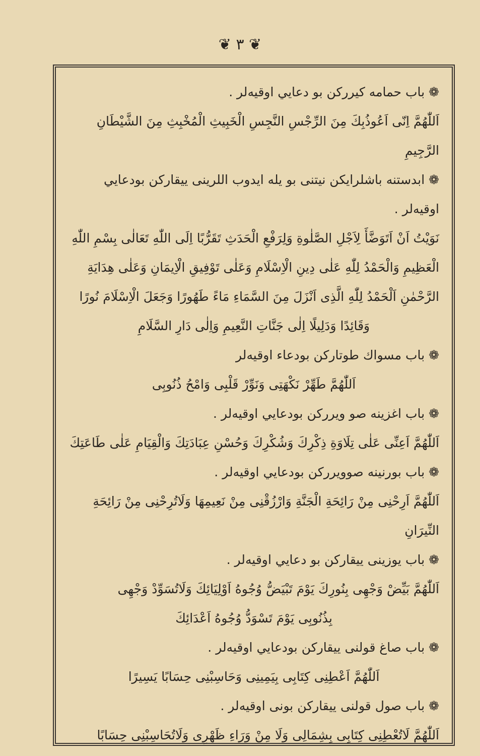❦ ٣ ❦
❁ باب حمامه كيرركن بو دعايي اوقيه‌لر .
اَللّٰهُمَّ اِنّى اَعُوذُبِكَ مِنَ الرِّجْسِ النَّجِسِ الْخَبِيثِ الْمُخْبِثِ مِنَ الشَّيْطَانِ الرَّجِيمِ
❁ ابدستنه باشلرايكن نيتنى بو يله ايدوب اللرينى ييقاركن بودعايي اوقيه‌لر .
نَوَيْتُ اَنْ اَتَوَضَّأَ لِاَجْلِ الصَّلٰوةِ وَلِرَفْعِ الْحَدَثِ تَقَرُّبًا اِلَى اللّٰهِ تَعَالٰى بِسْمِ اللّٰهِ
الْعَظِيمِ وَالْحَمْدُ لِلّٰهِ عَلٰى دِينِ الْاِسْلَامِ وَعَلٰى تَوْفِيقِ الْاِيمَانِ وَعَلٰى هِدَايَةِ
الرَّحْمٰنِ اَلْحَمْدُ لِلّٰهِ الَّذِى اَنْزَلَ مِنَ السَّمَاءِ مَاءً طَهُورًا وَجَعَلَ الْاِسْلَامَ نُورًا
وَقَائِدًا وَدَلِيلًا اِلٰى جَنَّاتِ النَّعِيمِ وَاِلٰى دَارِ السَّلَامِ
❁ باب مسواك طوتاركن بودعاء اوقيه‌لر
اَللّٰهُمَّ طَهِّرْ نَكْهَتِى وَنَوِّرْ قَلْبِى وَامْحُ ذُنُوبِى
❁ باب اغزينه صو ويرركن بودعايي اوقيه‌لر .
اَللّٰهُمَّ اَعِنِّى عَلٰى تِلَاوَةِ ذِكْرِكَ وَشُكْرِكَ وَحُسْنِ عِبَادَتِكَ وَالْقِيَامِ عَلٰى طَاعَتِكَ
❁ باب بورنينه صوويرركن بودعايي اوقيه‌لر .
اَللّٰهُمَّ اَرِحْنِى مِنْ رَائِحَةِ الْجَنَّةِ وَارْزُقْنِى مِنْ نَعِيمِهَا وَلَاتُرِحْنِى مِنْ رَائِحَةِ النِّيرَانِ
❁ باب يوزينى ييقاركن بو دعايي اوقيه‌لر .
اَللّٰهُمَّ بَيِّضْ وَجْهِى بِنُورِكَ يَوْمَ تَبْيَضُّ وُجُوهُ اَوْلِيَائِكَ وَلَاتُسَوِّدْ وَجْهِى
بِذُنُوبِى يَوْمَ تَسْوَدُّ وُجُوهُ اَعْدَائِكَ
❁ باب صاغ قولنى ييقاركن بودعايي اوقيه‌لر .
اَللّٰهُمَّ اَعْطِنِى كِتَابِى بِيَمِينِى وَحَاسِبْنِى حِسَابًا يَسِيرًا
❁ باب صول قولنى ييقاركن بونى اوقيه‌لر .
اَللّٰهُمَّ لَاتُعْطِنِى كِتَابِى بِشِمَالِى وَلَا مِنْ وَرَاءِ ظَهْرِى وَلَاتُحَاسِبْنِى حِسَابًا